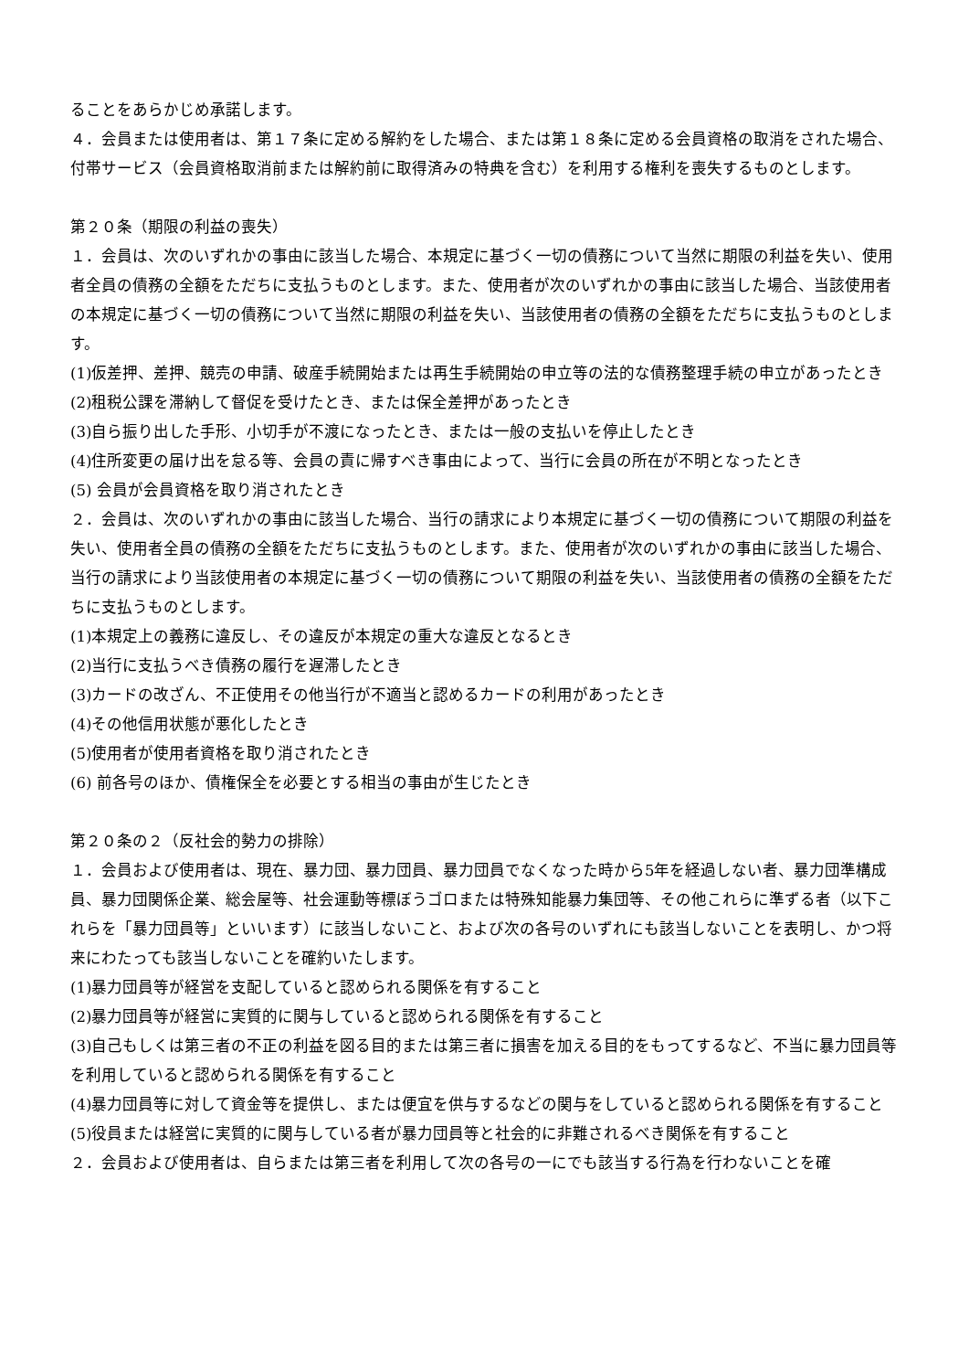ることをあらかじめ承諾します。
４．会員または使用者は、第１７条に定める解約をした場合、または第１８条に定める会員資格の取消をされた場合、付帯サービス（会員資格取消前または解約前に取得済みの特典を含む）を利用する権利を喪失するものとします。
第２０条（期限の利益の喪失）
１．会員は、次のいずれかの事由に該当した場合、本規定に基づく一切の債務について当然に期限の利益を失い、使用者全員の債務の全額をただちに支払うものとします。また、使用者が次のいずれかの事由に該当した場合、当該使用者の本規定に基づく一切の債務について当然に期限の利益を失い、当該使用者の債務の全額をただちに支払うものとします。
(1)仮差押、差押、競売の申請、破産手続開始または再生手続開始の申立等の法的な債務整理手続の申立があったとき
(2)租税公課を滞納して督促を受けたとき、または保全差押があったとき
(3)自ら振り出した手形、小切手が不渡になったとき、または一般の支払いを停止したとき
(4)住所変更の届け出を怠る等、会員の責に帰すべき事由によって、当行に会員の所在が不明となったとき
(5) 会員が会員資格を取り消されたとき
２．会員は、次のいずれかの事由に該当した場合、当行の請求により本規定に基づく一切の債務について期限の利益を失い、使用者全員の債務の全額をただちに支払うものとします。また、使用者が次のいずれかの事由に該当した場合、当行の請求により当該使用者の本規定に基づく一切の債務について期限の利益を失い、当該使用者の債務の全額をただちに支払うものとします。
(1)本規定上の義務に違反し、その違反が本規定の重大な違反となるとき
(2)当行に支払うべき債務の履行を遅滞したとき
(3)カードの改ざん、不正使用その他当行が不適当と認めるカードの利用があったとき
(4)その他信用状態が悪化したとき
(5)使用者が使用者資格を取り消されたとき
(6) 前各号のほか、債権保全を必要とする相当の事由が生じたとき
第２０条の２（反社会的勢力の排除）
１．会員および使用者は、現在、暴力団、暴力団員、暴力団員でなくなった時から5年を経過しない者、暴力団準構成員、暴力団関係企業、総会屋等、社会運動等標ぼうゴロまたは特殊知能暴力集団等、その他これらに準ずる者（以下これらを「暴力団員等」といいます）に該当しないこと、および次の各号のいずれにも該当しないことを表明し、かつ将来にわたっても該当しないことを確約いたします。
(1)暴力団員等が経営を支配していると認められる関係を有すること
(2)暴力団員等が経営に実質的に関与していると認められる関係を有すること
(3)自己もしくは第三者の不正の利益を図る目的または第三者に損害を加える目的をもってするなど、不当に暴力団員等を利用していると認められる関係を有すること
(4)暴力団員等に対して資金等を提供し、または便宜を供与するなどの関与をしていると認められる関係を有すること
(5)役員または経営に実質的に関与している者が暴力団員等と社会的に非難されるべき関係を有すること
２．会員および使用者は、自らまたは第三者を利用して次の各号の一にでも該当する行為を行わないことを確